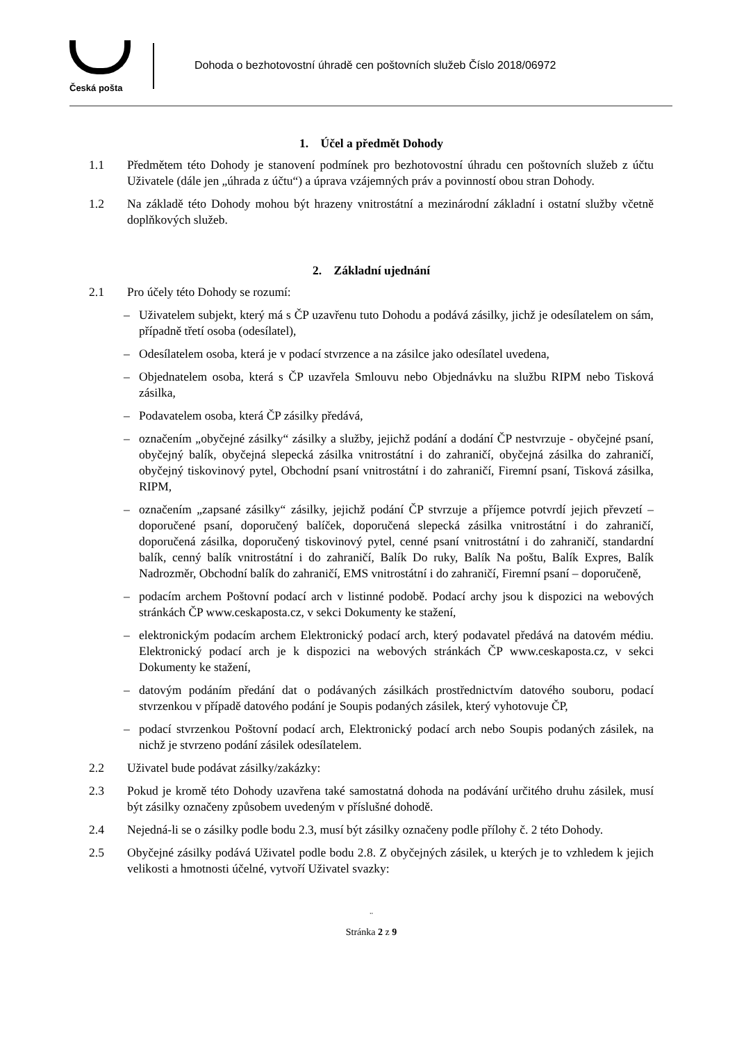Česká pošta
Dohoda o bezhotovostní úhradě cen poštovních služeb Číslo 2018/06972
1. Účel a předmět Dohody
1.1 Předmětem této Dohody je stanovení podmínek pro bezhotovostní úhradu cen poštovních služeb z účtu Uživatele (dále jen „úhrada z účtu“) a úprava vzájemných práv a povinností obou stran Dohody.
1.2 Na základě této Dohody mohou být hrazeny vnitrostátní a mezinárodní základní i ostatní služby včetně doplňkových služeb.
2. Základní ujednání
2.1 Pro účely této Dohody se rozumí:
– Uživatelem subjekt, který má s ČP uzavřenu tuto Dohodu a podává zásilky, jichž je odesílatelem on sám, případně třetí osoba (odesílatel),
– Odesílatelem osoba, která je v podací stvrzence a na zásilce jako odesílatel uvedena,
– Objednatelem osoba, která s ČP uzavřela Smlouvu nebo Objednávku na službu RIPM nebo Tisková zásilka,
– Podavatelem osoba, která ČP zásilky předává,
– označením „obyčejné zásilky“ zásilky a služby, jejichž podání a dodání ČP nestvrzuje - obyčejné psaní, obyčejný balík, obyčejná slepecká zásilka vnitrostátní i do zahraničí, obyčejná zásilka do zahraničí, obyčejný tiskovinový pytel, Obchodní psaní vnitrostátní i do zahraničí, Firemní psaní, Tisková zásilka, RIPM,
– označením „zapsané zásilky“ zásilky, jejichž podání ČP stvrzuje a příjemce potvrdí jejich převzetí – doporučené psaní, doporučený balíček, doporučená slepecká zásilka vnitrostátní i do zahraničí, doporučená zásilka, doporučený tiskovinový pytel, cenné psaní vnitrostátní i do zahraničí, standardní balík, cenný balík vnitrostátní i do zahraničí, Balík Do ruky, Balík Na poštu, Balík Expres, Balík Nadrozměr, Obchodní balík do zahraničí, EMS vnitrostátní i do zahraničí, Firemní psaní – doporučeně,
– podacím archem Poštovní podací arch v listinné podobě. Podací archy jsou k dispozici na webových stránkách ČP www.ceskaposta.cz, v sekci Dokumenty ke stažení,
– elektronickým podacím archem Elektronický podací arch, který podavatel předává na datovém médiu. Elektronický podací arch je k dispozici na webových stránkách ČP www.ceskaposta.cz, v sekci Dokumenty ke stažení,
– datovým podáním předání dat o podávaných zásilkách prostřednictvím datového souboru, podací stvrzenkou v případě datového podání je Soupis podaných zásilek, který vyhotovuje ČP,
– podací stvrzenkou Poštovní podací arch, Elektronický podací arch nebo Soupis podaných zásilek, na nichž je stvrzeno podání zásilek odesílatelem.
2.2 Uživatel bude podávat zásilky/zakázky:
2.3 Pokud je kromě této Dohody uzavřena také samostatná dohoda na podávání určitého druhu zásilek, musí být zásilky označeny způsobem uvedeným v příslušné dohodě.
2.4 Nejedná-li se o zásilky podle bodu 2.3, musí být zásilky označeny podle přílohy č. 2 této Dohody.
2.5 Obyčejné zásilky podává Uživatel podle bodu 2.8. Z obyčejných zásilek, u kterých je to vzhledem k jejich velikosti a hmotnosti účelné, vytvoří Uživatel svazky:
¨
Stránka 2 z 9